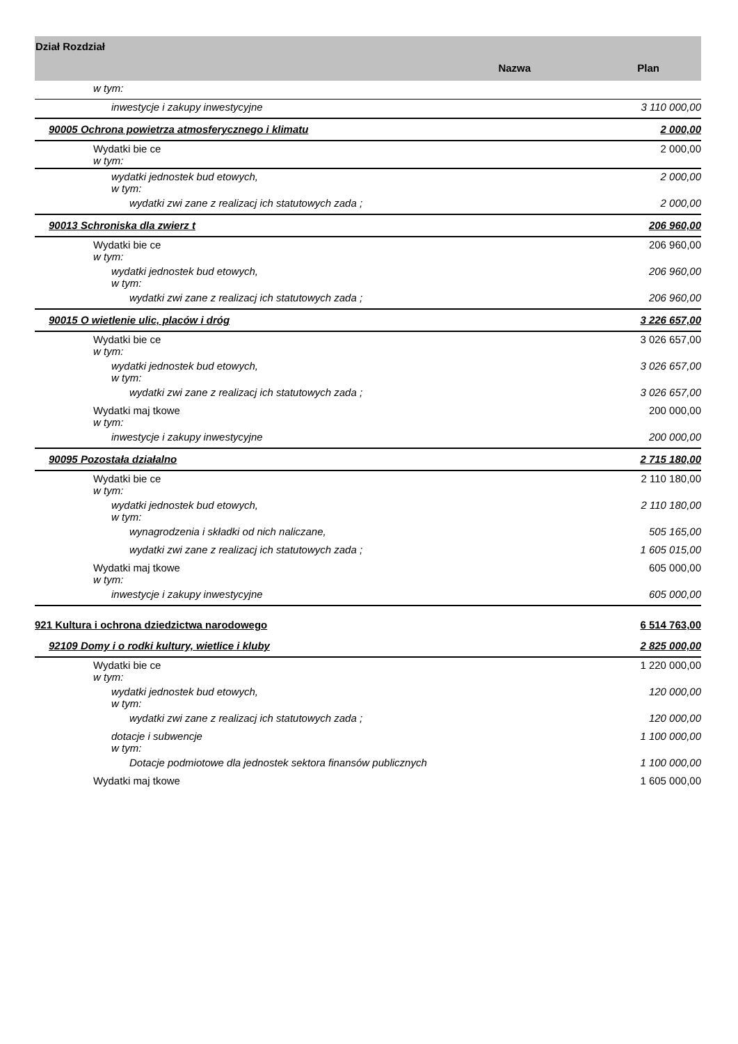| Dział Rozdział | Nazwa | Plan |
| --- | --- | --- |
| w tym: | | |
| inwestycje i zakupy inwestycyjne | | 3 110 000,00 |
| 90005 Ochrona powietrza atmosferycznego i klimatu | | 2 000,00 |
| Wydatki bie ce w tym: | | 2 000,00 |
| wydatki jednostek bud etowych, w tym: | | 2 000,00 |
| wydatki zwi zane z realizacj ich statutowych zada ; | | 2 000,00 |
| 90013 Schroniska dla zwierz t | | 206 960,00 |
| Wydatki bie ce w tym: | | 206 960,00 |
| wydatki jednostek bud etowych, w tym: | | 206 960,00 |
| wydatki zwi zane z realizacj ich statutowych zada ; | | 206 960,00 |
| 90015 O wietlenie ulic, placów i dróg | | 3 226 657,00 |
| Wydatki bie ce w tym: | | 3 026 657,00 |
| wydatki jednostek bud etowych, w tym: | | 3 026 657,00 |
| wydatki zwi zane z realizacj ich statutowych zada ; | | 3 026 657,00 |
| Wydatki maj tkowe w tym: | | 200 000,00 |
| inwestycje i zakupy inwestycyjne | | 200 000,00 |
| 90095 Pozostała działalno | | 2 715 180,00 |
| Wydatki bie ce w tym: | | 2 110 180,00 |
| wydatki jednostek bud etowych, w tym: | | 2 110 180,00 |
| wynagrodzenia i składki od nich naliczane, | | 505 165,00 |
| wydatki zwi zane z realizacj ich statutowych zada ; | | 1 605 015,00 |
| Wydatki maj tkowe w tym: | | 605 000,00 |
| inwestycje i zakupy inwestycyjne | | 605 000,00 |
| 921 Kultura i ochrona dziedzictwa narodowego | | 6 514 763,00 |
| 92109 Domy i o rodki kultury, wietlice i kluby | | 2 825 000,00 |
| Wydatki bie ce w tym: | | 1 220 000,00 |
| wydatki jednostek bud etowych, w tym: | | 120 000,00 |
| wydatki zwi zane z realizacj ich statutowych zada ; | | 120 000,00 |
| dotacje i subwencje w tym: | | 1 100 000,00 |
| Dotacje podmiotowe dla jednostek sektora finansów publicznych | | 1 100 000,00 |
| Wydatki maj tkowe | | 1 605 000,00 |